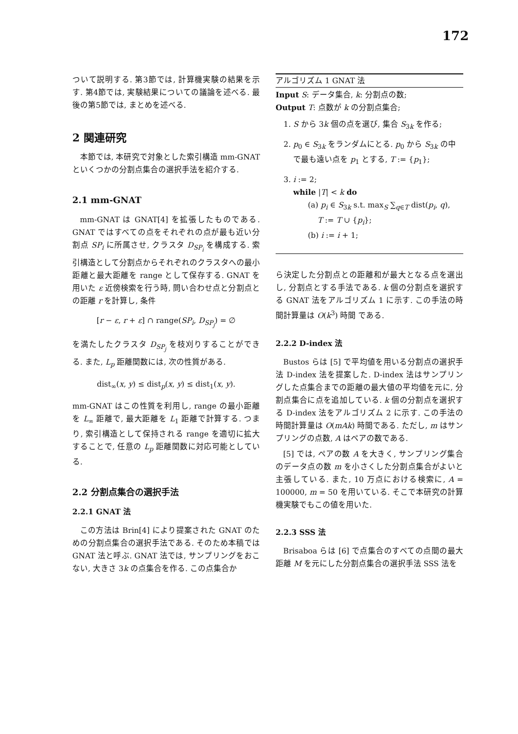172
ついて説明する. 第3節では, 計算機実験の結果を示す. 第4節では, 実験結果についての議論を述べる. 最後の第5節では, まとめを述べる.
2 関連研究
本節では, 本研究で対象とした索引構造 mm-GNAT といくつかの分割点集合の選択手法を紹介する.
2.1 mm-GNAT
mm-GNAT は GNAT[4] を拡張したものである. GNAT ではすべての点をそれぞれの点が最も近い分割点 SP<sub>i</sub> に所属させ, クラスタ D<sub>SP<sub>i</sub></sub> を構成する. 索引構造として分割点からそれぞれのクラスタへの最小距離と最大距離を range として保存する. GNAT を用いた ε 近傍検索を行う時, 問い合わせ点と分割点との距離 r を計算し, 条件
[r − ε, r + ε] ∩ range(SP<sub>i</sub>, D<sub>SP<sub>j</sub></sub>) = ∅
を満たしたクラスタ D<sub>SP<sub>j</sub></sub> を枝刈りすることができる. また, L<sub>p</sub> 距離関数には, 次の性質がある.
dist<sub>∞</sub>(x, y) ≤ dist<sub>p</sub>(x, y) ≤ dist<sub>1</sub>(x, y).
mm-GNAT はこの性質を利用し, range の最小距離を L<sub>∞</sub> 距離で, 最大距離を L<sub>1</sub> 距離で計算する. つまり, 索引構造として保持される range を適切に拡大することで, 任意の L<sub>p</sub> 距離関数に対応可能としている.
2.2 分割点集合の選択手法
2.2.1 GNAT 法
この方法は Brin[4] により提案された GNAT のための分割点集合の選択手法である. そのため本稿では GNAT 法と呼ぶ. GNAT 法では, サンプリングをおこない, 大きさ 3k の点集合を作る. この点集合か
アルゴリズム 1 GNAT 法
Input S: データ集合, k: 分割点の数;
Output T: 点数が k の分割点集合;
1. S から 3k 個の点を選び, 集合 S<sub>3k</sub> を作る;
2. p<sub>0</sub> ∈ S<sub>3k</sub> をランダムにとる. p<sub>0</sub> から S<sub>3k</sub> の中で最も遠い点を p<sub>1</sub> とする, T := {p<sub>1</sub>};
3. i := 2;
while |T| < k do
(a) p<sub>i</sub> ∈ S<sub>3k</sub> s.t. max<sub>S</sub> ∑<sub>q∈T</sub> dist(p<sub>i</sub>, q),
T := T ∪ {p<sub>i</sub>};
(b) i := i + 1;
ら決定した分割点との距離和が最大となる点を選出し, 分割点とする手法である. k 個の分割点を選択する GNAT 法をアルゴリズム 1 に示す. この手法の時間計算量は O(k<sup>3</sup>) 時間 である.
2.2.2 D-index 法
Bustos らは [5] で平均値を用いる分割点の選択手法 D-index 法を提案した. D-index 法はサンプリングした点集合までの距離の最大値の平均値を元に, 分割点集合に点を追加している. k 個の分割点を選択する D-index 法をアルゴリズム 2 に示す. この手法の時間計算量は O(mAk) 時間である. ただし, m はサンプリングの点数, A はペアの数である.
[5] では, ペアの数 A を大きく, サンプリング集合のデータ点の数 m を小さくした分割点集合がよいと主張している. また, 10 万点における検索に, A = 100000, m = 50 を用いている. そこで本研究の計算機実験でもこの値を用いた.
2.2.3 SSS 法
Brisaboa らは [6] で点集合のすべての点間の最大距離 M を元にした分割点集合の選択手法 SSS 法を